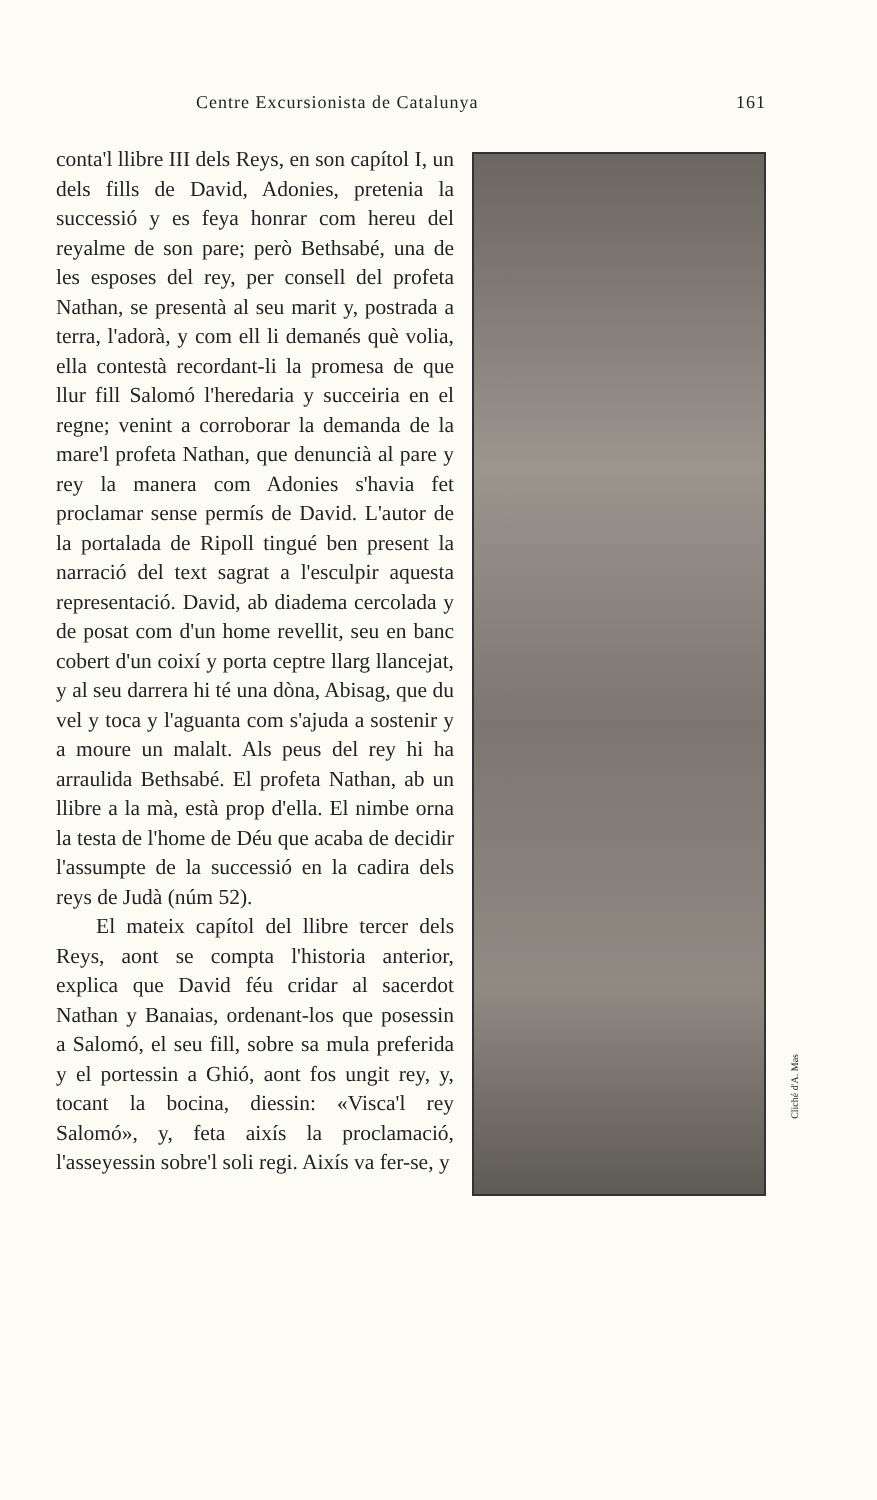Centre Excursionista de Catalunya 161
Cliché d'A. Mas
conta'l llibre III dels Reys, en son capítol I, un dels fills de David, Adonies, pretenia la successió y es feya honrar com hereu del reyalme de son pare; però Bethsabé, una de les esposes del rey, per consell del profeta Nathan, se presentà al seu marit y, postrada a terra, l'adorà, y com ell li demanés què volia, ella contestà recordant-li la promesa de que llur fill Salomó l'heredaria y succeiria en el regne; venint a corroborar la demanda de la mare'l profeta Nathan, que denuncià al pare y rey la manera com Adonies s'havia fet proclamar sense permís de David. L'autor de la portalada de Ripoll tingué ben present la narració del text sagrat a l'esculpir aquesta representació. David, ab diadema cercolada y de posat com d'un home revellit, seu en banc cobert d'un coixí y porta ceptre llarg llancejat, y al seu darrera hi té una dòna, Abisag, que du vel y toca y l'aguanta com s'ajuda a sostenir y a moure un malalt. Als peus del rey hi ha arraulida Bethsabé. El profeta Nathan, ab un llibre a la mà, està prop d'ella. El nimbe orna la testa de l'home de Déu que acaba de decidir l'assumpte de la successió en la cadira dels reys de Judà (núm 52).
El mateix capítol del llibre tercer dels Reys, aont se compta l'historia anterior, explica que David féu cridar al sacerdot Nathan y Banaias, ordenant-los que posessin a Salomó, el seu fill, sobre sa mula preferida y el portessin a Ghió, aont fos ungit rey, y, tocant la bocina, diessin: «Visca'l rey Salomó», y, feta aixís la proclamació, l'asseyessin sobre'l soli regi. Aixís va fer-se, y